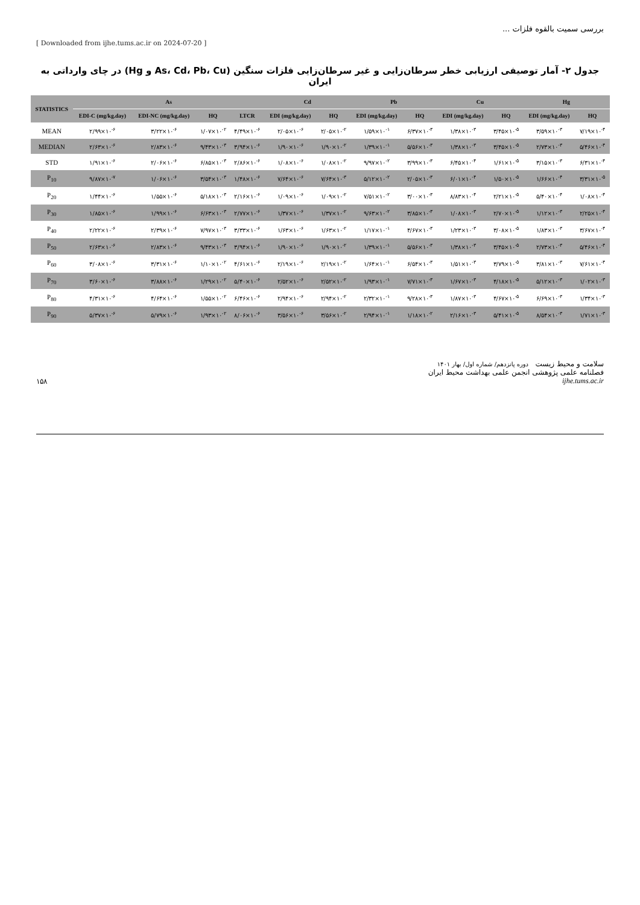بررسی سمیت بالقوه فلزات ...
[ Downloaded from ijhe.tums.ac.ir on 2024-07-20 ]
جدول ۲- آمار توصیفی ارزیابی خطر سرطان‌زایی و غیر سرطان‌زایی فلزات سنگین (As، Cd، Pb، Cu و Hg) در چای وارداتی به ایران
| STATISTICS | As | | | | Cd | | Pb | | Cu | | Hg | |
| --- | --- | --- | --- | --- | --- | --- | --- | --- | --- | --- | --- | --- |
| | EDI-C (mg/kg.day) | EDI-NC (mg/kg.day) | HQ | LTCR | EDI (mg/kg.day) | HQ | EDI (mg/kg.day) | HQ | EDI (mg/kg.day) | HQ | EDI (mg/kg.day) | HQ |
| MEAN | ۲/۹۹×۱۰<sup>-۶</sup> | ۳/۲۲×۱۰<sup>-۶</sup> | ۱/۰۷×۱۰<sup>-۲</sup> | ۴/۴۹×۱۰<sup>-۶</sup> | ۲/۰۵×۱۰<sup>-۶</sup> | ۲/۰۵×۱۰<sup>-۲</sup> | ۱/۵۹×۱۰<sup>-۱</sup> | ۶/۳۷×۱۰<sup>-۳</sup> | ۱/۳۸×۱۰<sup>-۳</sup> | ۳/۴۵×۱۰<sup>-۵</sup> | ۳/۵۹×۱۰<sup>-۳</sup> | ۷/۱۹×۱۰<sup>-۴</sup> |
| MEDIAN | ۲/۶۳×۱۰<sup>-۶</sup> | ۲/۸۳×۱۰<sup>-۶</sup> | ۹/۴۳×۱۰<sup>-۳</sup> | ۳/۹۴×۱۰<sup>-۶</sup> | ۱/۹۰×۱۰<sup>-۶</sup> | ۱/۹۰×۱۰<sup>-۲</sup> | ۱/۳۹×۱۰<sup>-۱</sup> | ۵/۵۶×۱۰<sup>-۳</sup> | ۱/۳۸×۱۰<sup>-۳</sup> | ۳/۴۵×۱۰<sup>-۵</sup> | ۲/۷۳×۱۰<sup>-۳</sup> | ۵/۴۶×۱۰<sup>-۴</sup> |
| STD | ۱/۹۱×۱۰<sup>-۶</sup> | ۲/۰۶×۱۰<sup>-۶</sup> | ۶/۸۵×۱۰<sup>-۳</sup> | ۲/۸۶×۱۰<sup>-۶</sup> | ۱/۰۸×۱۰<sup>-۶</sup> | ۱/۰۸×۱۰<sup>-۲</sup> | ۹/۹۷×۱۰<sup>-۲</sup> | ۳/۹۹×۱۰<sup>-۳</sup> | ۶/۴۵×۱۰<sup>-۴</sup> | ۱/۶۱×۱۰<sup>-۵</sup> | ۳/۱۵×۱۰<sup>-۳</sup> | ۶/۳۱×۱۰<sup>-۴</sup> |
| P<sub>10</sub> | ۹/۸۷×۱۰<sup>-۷</sup> | ۱/۰۶×۱۰<sup>-۶</sup> | ۳/۵۴×۱۰<sup>-۳</sup> | ۱/۴۸×۱۰<sup>-۶</sup> | ۷/۶۴×۱۰<sup>-۶</sup> | ۷/۶۴×۱۰<sup>-۳</sup> | ۵/۱۲×۱۰<sup>-۲</sup> | ۲/۰۵×۱۰<sup>-۳</sup> | ۶/۰۱×۱۰<sup>-۴</sup> | ۱/۵۰×۱۰<sup>-۵</sup> | ۱/۶۶×۱۰<sup>-۴</sup> | ۳/۳۱×۱۰<sup>-۵</sup> |
| P<sub>20</sub> | ۱/۴۴×۱۰<sup>-۶</sup> | ۱/۵۵×۱۰<sup>-۶</sup> | ۵/۱۸×۱۰<sup>-۳</sup> | ۲/۱۶×۱۰<sup>-۶</sup> | ۱/۰۹×۱۰<sup>-۶</sup> | ۱/۰۹×۱۰<sup>-۲</sup> | ۷/۵۱×۱۰<sup>-۲</sup> | ۳/۰۰×۱۰<sup>-۳</sup> | ۸/۸۳×۱۰<sup>-۴</sup> | ۲/۲۱×۱۰<sup>-۵</sup> | ۵/۴۰×۱۰<sup>-۴</sup> | ۱/۰۸×۱۰<sup>-۴</sup> |
| P<sub>30</sub> | ۱/۸۵×۱۰<sup>-۶</sup> | ۱/۹۹×۱۰<sup>-۶</sup> | ۶/۶۳×۱۰<sup>-۳</sup> | ۲/۷۷×۱۰<sup>-۶</sup> | ۱/۳۷×۱۰<sup>-۶</sup> | ۱/۳۷×۱۰<sup>-۲</sup> | ۹/۶۳×۱۰<sup>-۲</sup> | ۳/۸۵×۱۰<sup>-۳</sup> | ۱/۰۸×۱۰<sup>-۳</sup> | ۲/۷۰×۱۰<sup>-۵</sup> | ۱/۱۲×۱۰<sup>-۳</sup> | ۲/۲۵×۱۰<sup>-۴</sup> |
| P<sub>40</sub> | ۲/۲۲×۱۰<sup>-۶</sup> | ۲/۳۹×۱۰<sup>-۶</sup> | ۷/۹۷×۱۰<sup>-۳</sup> | ۳/۳۳×۱۰<sup>-۶</sup> | ۱/۶۳×۱۰<sup>-۶</sup> | ۱/۶۳×۱۰<sup>-۲</sup> | ۱/۱۷×۱۰<sup>-۱</sup> | ۴/۶۷×۱۰<sup>-۳</sup> | ۱/۲۳×۱۰<sup>-۳</sup> | ۳/۰۸×۱۰<sup>-۵</sup> | ۱/۸۳×۱۰<sup>-۳</sup> | ۳/۶۷×۱۰<sup>-۴</sup> |
| P<sub>50</sub> | ۲/۶۳×۱۰<sup>-۶</sup> | ۲/۸۳×۱۰<sup>-۶</sup> | ۹/۴۳×۱۰<sup>-۳</sup> | ۳/۹۴×۱۰<sup>-۶</sup> | ۱/۹۰×۱۰<sup>-۶</sup> | ۱/۹۰×۱۰<sup>-۲</sup> | ۱/۳۹×۱۰<sup>-۱</sup> | ۵/۵۶×۱۰<sup>-۳</sup> | ۱/۳۸×۱۰<sup>-۳</sup> | ۳/۴۵×۱۰<sup>-۵</sup> | ۲/۷۳×۱۰<sup>-۳</sup> | ۵/۴۶×۱۰<sup>-۴</sup> |
| P<sub>60</sub> | ۳/۰۸×۱۰<sup>-۶</sup> | ۳/۳۱×۱۰<sup>-۶</sup> | ۱/۱۰×۱۰<sup>-۲</sup> | ۴/۶۱×۱۰<sup>-۶</sup> | ۲/۱۹×۱۰<sup>-۶</sup> | ۲/۱۹×۱۰<sup>-۲</sup> | ۱/۶۴×۱۰<sup>-۱</sup> | ۶/۵۴×۱۰<sup>-۳</sup> | ۱/۵۱×۱۰<sup>-۳</sup> | ۳/۷۹×۱۰<sup>-۵</sup> | ۳/۸۱×۱۰<sup>-۳</sup> | ۷/۶۱×۱۰<sup>-۴</sup> |
| P<sub>70</sub> | ۳/۶۰×۱۰<sup>-۶</sup> | ۳/۸۸×۱۰<sup>-۶</sup> | ۱/۲۹×۱۰<sup>-۲</sup> | ۵/۴۰×۱۰<sup>-۶</sup> | ۲/۵۲×۱۰<sup>-۶</sup> | ۲/۵۲×۱۰<sup>-۲</sup> | ۱/۹۳×۱۰<sup>-۱</sup> | ۷/۷۱×۱۰<sup>-۳</sup> | ۱/۶۷×۱۰<sup>-۳</sup> | ۴/۱۸×۱۰<sup>-۵</sup> | ۵/۱۲×۱۰<sup>-۳</sup> | ۱/۰۲×۱۰<sup>-۳</sup> |
| P<sub>80</sub> | ۴/۳۱×۱۰<sup>-۶</sup> | ۴/۶۴×۱۰<sup>-۶</sup> | ۱/۵۵×۱۰<sup>-۲</sup> | ۶/۴۶×۱۰<sup>-۶</sup> | ۲/۹۴×۱۰<sup>-۶</sup> | ۲/۹۴×۱۰<sup>-۲</sup> | ۲/۳۲×۱۰<sup>-۱</sup> | ۹/۲۸×۱۰<sup>-۳</sup> | ۱/۸۷×۱۰<sup>-۳</sup> | ۴/۶۷×۱۰<sup>-۵</sup> | ۶/۶۹×۱۰<sup>-۳</sup> | ۱/۳۴×۱۰<sup>-۳</sup> |
| P<sub>90</sub> | ۵/۳۷×۱۰<sup>-۶</sup> | ۵/۷۹×۱۰<sup>-۶</sup> | ۱/۹۳×۱۰<sup>-۲</sup> | ۸/۰۶×۱۰<sup>-۶</sup> | ۳/۵۶×۱۰<sup>-۶</sup> | ۳/۵۶×۱۰<sup>-۲</sup> | ۲/۹۴×۱۰<sup>-۱</sup> | ۱/۱۸×۱۰<sup>-۲</sup> | ۲/۱۶×۱۰<sup>-۳</sup> | ۵/۴۱×۱۰<sup>-۵</sup> | ۸/۵۴×۱۰<sup>-۳</sup> | ۱/۷۱×۱۰<sup>-۳</sup> |
۱۵۸
سلامت و محیط زیست دوره پانزدهم/ شماره اول/ بهار ۱۴۰۱
فصلنامه علمی پژوهشی انجمن علمی بهداشت محیط ایران
ijhe.tums.ac.ir